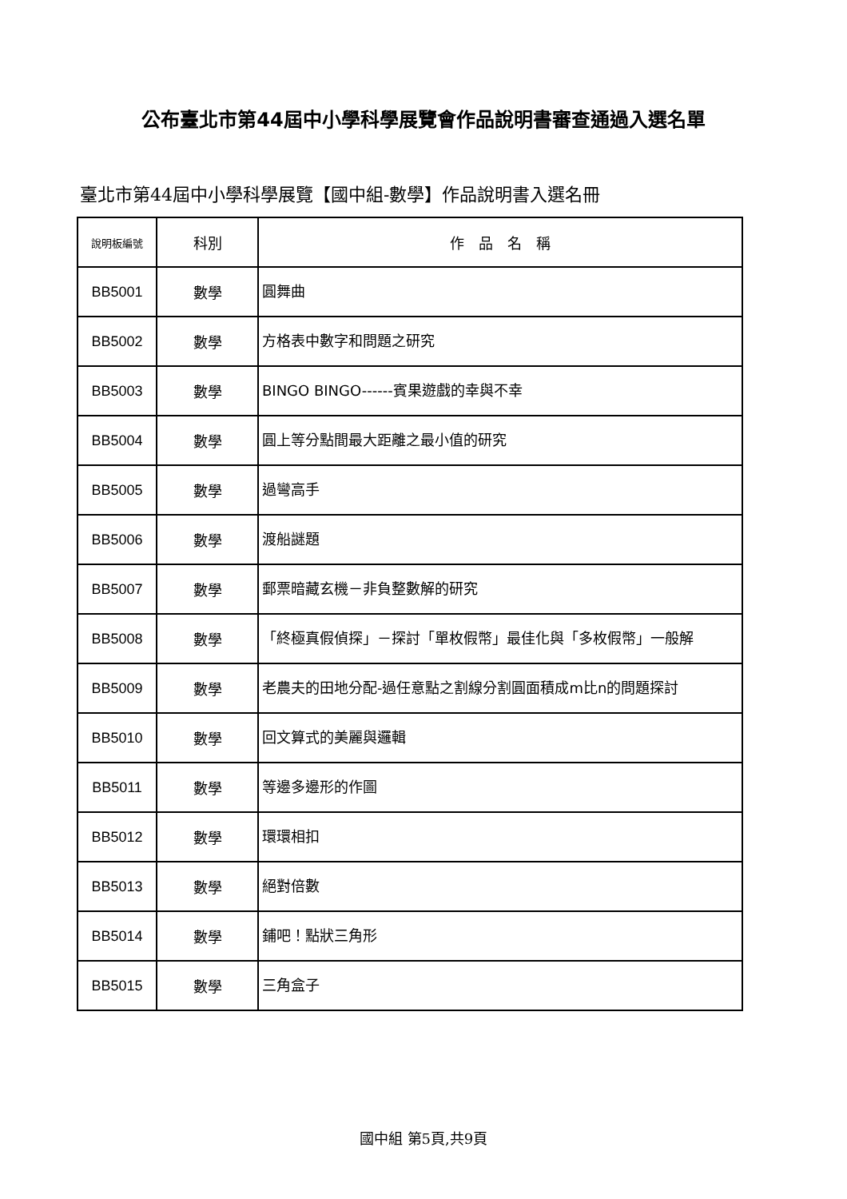公布臺北市第44屆中小學科學展覽會作品說明書審查通過入選名單
臺北市第44屆中小學科學展覽【國中組-數學】作品說明書入選名冊
| 說明板編號 | 科別 | 作 品 名 稱 |
| --- | --- | --- |
| BB5001 | 數學 | 圓舞曲 |
| BB5002 | 數學 | 方格表中數字和問題之研究 |
| BB5003 | 數學 | BINGO BINGO------賓果遊戲的幸與不幸 |
| BB5004 | 數學 | 圓上等分點間最大距離之最小值的研究 |
| BB5005 | 數學 | 過彎高手 |
| BB5006 | 數學 | 渡船謎題 |
| BB5007 | 數學 | 郵票暗藏玄機－非負整數解的研究 |
| BB5008 | 數學 | 「終極真假偵探」－探討「單枚假幣」最佳化與「多枚假幣」一般解 |
| BB5009 | 數學 | 老農夫的田地分配-過任意點之割線分割圓面積成m比n的問題探討 |
| BB5010 | 數學 | 回文算式的美麗與邏輯 |
| BB5011 | 數學 | 等邊多邊形的作圖 |
| BB5012 | 數學 | 環環相扣 |
| BB5013 | 數學 | 絕對倍數 |
| BB5014 | 數學 | 鋪吧！點狀三角形 |
| BB5015 | 數學 | 三角盒子 |
國中組 第5頁,共9頁